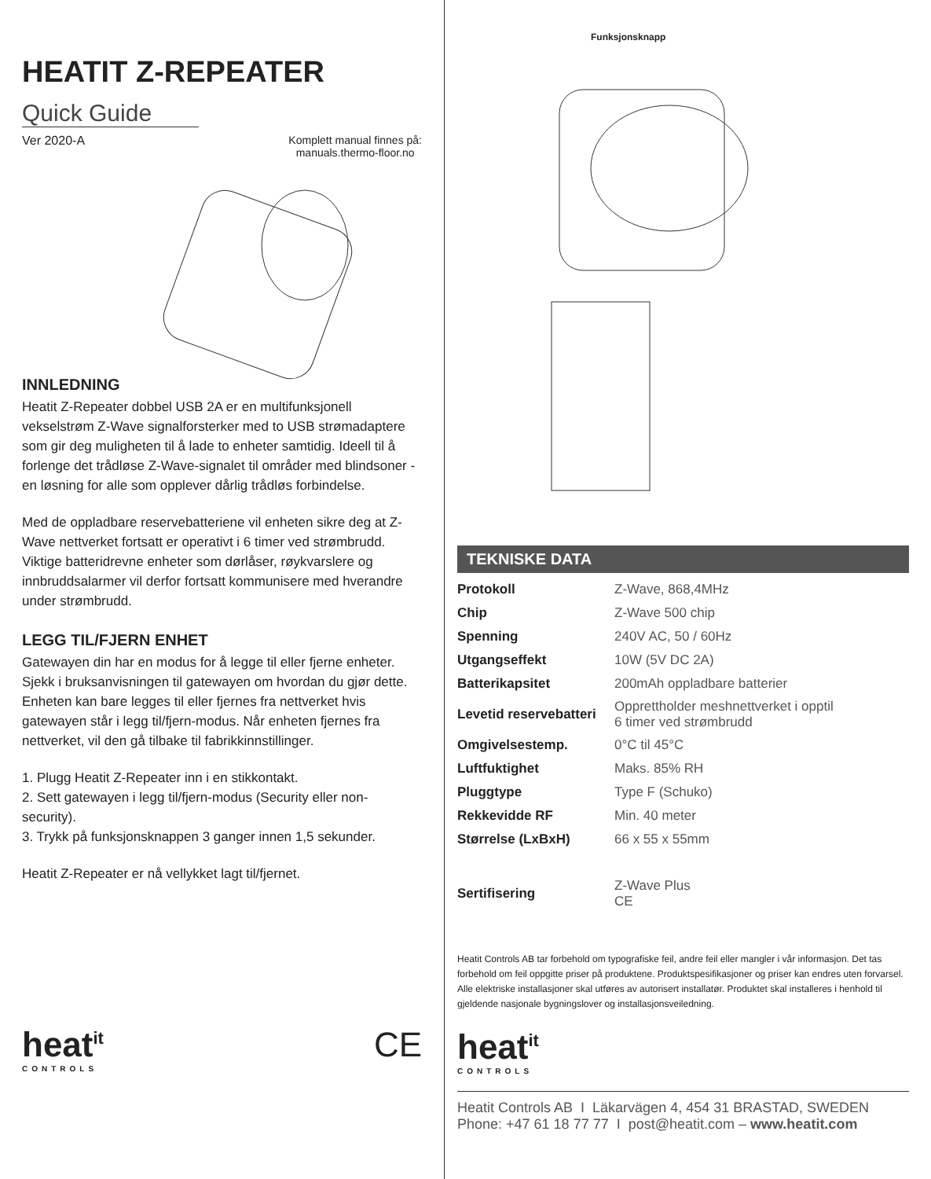HEATIT Z-REPEATER
Quick Guide
Ver 2020-A Komplett manual finnes på:
manuals.thermo-floor.no
INNLEDNING
Heatit Z-Repeater dobbel USB 2A er en multifunksjonell vekselstrøm Z-Wave signalforsterker med to USB strømadaptere som gir deg muligheten til å lade to enheter samtidig. Ideell til å forlenge det trådløse Z-Wave-signalet til områder med blindsoner - en løsning for alle som opplever dårlig trådløs forbindelse.
Med de oppladbare reservebatteriene vil enheten sikre deg at Z-Wave nettverket fortsatt er operativt i 6 timer ved strømbrudd. Viktige batteridrevne enheter som dørlåser, røykvarslere og innbruddsalarmer vil derfor fortsatt kommunisere med hverandre under strømbrudd.
LEGG TIL/FJERN ENHET
Gatewayen din har en modus for å legge til eller fjerne enheter. Sjekk i bruksanvisningen til gatewayen om hvordan du gjør dette. Enheten kan bare legges til eller fjernes fra nettverket hvis gatewayen står i legg til/fjern-modus. Når enheten fjernes fra nettverket, vil den gå tilbake til fabrikkinnstillinger.
1. Plugg Heatit Z-Repeater inn i en stikkontakt.
2. Sett gatewayen i legg til/fjern-modus (Security eller non-security).
3. Trykk på funksjonsknappen 3 ganger innen 1,5 sekunder.
Heatit Z-Repeater er nå vellykket lagt til/fjernet.
heat<sup>it</sup> CE
CONTROLS
Funksjonsknapp
TEKNISKE DATA
| Protokoll | Z-Wave, 868,4MHz |
| Chip | Z-Wave 500 chip |
| Spenning | 240V AC, 50 / 60Hz |
| Utgangseffekt | 10W (5V DC 2A) |
| Batterikapsitet | 200mAh oppladbare batterier |
| Levetid reservebatteri | Opprettholder meshnettverket i opptil 6 timer ved strømbrudd |
| Omgivelsestemp. | 0°C til 45°C |
| Luftfuktighet | Maks. 85% RH |
| Pluggtype | Type F (Schuko) |
| Rekkevidde RF | Min. 40 meter |
| Størrelse (LxBxH) | 66 x 55 x 55mm |
| Sertifisering | Z-Wave Plus CE |
Heatit Controls AB tar forbehold om typografiske feil, andre feil eller mangler i vår informasjon. Det tas forbehold om feil oppgitte priser på produktene. Produktspesifikasjoner og priser kan endres uten forvarsel. Alle elektriske installasjoner skal utføres av autorisert installatør. Produktet skal installeres i henhold til gjeldende nasjonale bygningslover og installasjonsveiledning.
heat<sup>it</sup>
CONTROLS
Heatit Controls AB I Läkarvägen 4, 454 31 BRASTAD, SWEDEN
Phone: +47 61 18 77 77 I post@heatit.com – www.heatit.com